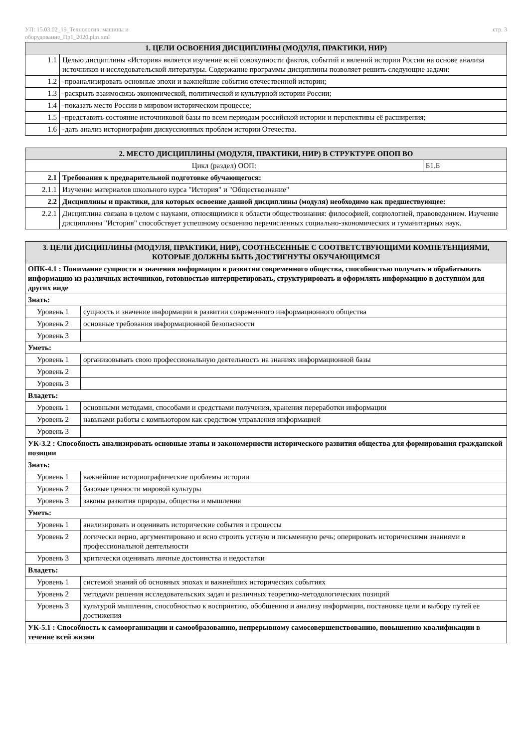УП: 15.03.02_19_Технологич. машины и
оборудование_Пр1_2020.plm.xml
стр. 3
| 1. ЦЕЛИ ОСВОЕНИЯ ДИСЦИПЛИНЫ (МОДУЛЯ, ПРАКТИКИ, НИР) | |
| --- | --- |
| 1.1 | Целью дисциплины «История» является изучение всей совокупности фактов, событий и явлений истории России на основе анализа источников и исследовательской литературы. Содержание программы дисциплины позволяет решить следующие задачи: |
| 1.2 | -проанализировать основные эпохи и важнейшие события отечественной истории; |
| 1.3 | -раскрыть взаимосвязь экономической, политической и культурной истории России; |
| 1.4 | -показать место России в мировом историческом процессе; |
| 1.5 | -представить состояние источниковой базы по всем периодам российской истории и перспективы её расширения; |
| 1.6 | -дать анализ историографии дискуссионных проблем истории Отечества. |
| 2. МЕСТО ДИСЦИПЛИНЫ (МОДУЛЯ, ПРАКТИКИ, НИР) В СТРУКТУРЕ ОПОП ВО | | |
| --- | --- | --- |
| Цикл (раздел) ООП: | | Б1.Б |
| 2.1 | Требования к предварительной подготовке обучающегося: | |
| 2.1.1 | Изучение материалов школьного курса "История" и "Обществознание" | |
| 2.2 | Дисциплины и практики, для которых освоение данной дисциплины (модуля) необходимо как предшествующее: | |
| 2.2.1 | Дисциплина связана в целом с науками, относящимися к области обществознания: философией, социологией, правоведением. Изучение дисциплины "История" способствует успешному освоению перечисленных социально-экономических и гуманитарных наук. | |
| 3. ЦЕЛИ ДИСЦИПЛИНЫ (МОДУЛЯ, ПРАКТИКИ, НИР), СООТНЕСЕННЫЕ С СООТВЕТСТВУЮЩИМИ КОМПЕТЕНЦИЯМИ, КОТОРЫЕ ДОЛЖНЫ БЫТЬ ДОСТИГНУТЫ ОБУЧАЮЩИМСЯ | |
| --- | --- |
| ОПК-4.1 : Понимание сущности и значения информации в развитии современного общества, способностью получать и обрабатывать информацию из различных источников, готовностью интерпретировать, структурировать и оформлять информацию в доступном для других виде | |
| Знать: | |
| Уровень 1 | сущность и значение информации в развитии современного информационного общества |
| Уровень 2 | основные требования информационной безопасности |
| Уровень 3 | |
| Уметь: | |
| Уровень 1 | организовывать свою профессиональную деятельность на знаниях информационной базы |
| Уровень 2 | |
| Уровень 3 | |
| Владеть: | |
| Уровень 1 | основными методами, способами и средствами получения, хранения переработки информации |
| Уровень 2 | навыками работы с компьютором как средством управления информацией |
| Уровень 3 | |
| УК-3.2 : Способность анализировать основные этапы и закономерности исторического развития общества для формирования гражданской позиции | |
| Знать: | |
| Уровень 1 | важнейшие историографические проблемы истории |
| Уровень 2 | базовые ценности мировой культуры |
| Уровень 3 | законы развития природы, общества и мышления |
| Уметь: | |
| Уровень 1 | анализировать и оценивать исторические события и процессы |
| Уровень 2 | логически верно, аргументировано и ясно строить устную и письменную речь; оперировать историческими знаниями в профессиональной деятельности |
| Уровень 3 | критически оценивать личные достоинства и недостатки |
| Владеть: | |
| Уровень 1 | системой знаний об основных эпохах и важнейших исторических событиях |
| Уровень 2 | методами решения исследовательских задач и различных теоретико-методологических позиций |
| Уровень 3 | культурой мышления, способностью к восприятию, обобщению и анализу информации, постановке цели и выбору путей ее достижения |
| УК-5.1 : Способность к самоорганизации и самообразованию, непрерывному самосовершенствованию, повышению квалификации в течение всей жизни | |